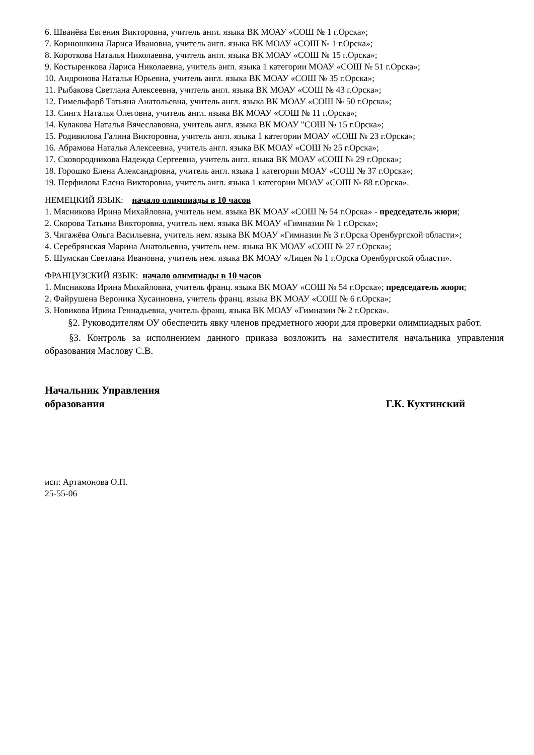6. Шванёва Евгения Викторовна, учитель англ. языка ВК МОАУ «СОШ № 1 г.Орска»;
7. Корнюшкина Лариса Ивановна, учитель англ. языка ВК МОАУ «СОШ № 1 г.Орска»;
8. Короткова Наталья Николаевна, учитель англ. языка ВК МОАУ «СОШ № 15 г.Орска»;
9. Костыренкова Лариса Николаевна, учитель англ. языка 1 категории МОАУ «СОШ № 51 г.Орска»;
10. Андронова Наталья Юрьевна, учитель англ. языка ВК МОАУ «СОШ № 35 г.Орска»;
11. Рыбакова Светлана Алексеевна, учитель англ. языка ВК МОАУ «СОШ № 43 г.Орска»;
12. Гимельфарб Татьяна Анатольевна, учитель англ. языка ВК МОАУ «СОШ № 50 г.Орска»;
13. Сингх Наталья Олеговна, учитель англ. языка ВК МОАУ «СОШ № 11 г.Орска»;
14. Кулакова Наталья Вячеславовна, учитель англ. языка ВК МОАУ "СОШ № 15 г.Орска»;
15. Родивилова Галина Викторовна, учитель англ. языка 1 категории МОАУ «СОШ № 23 г.Орска»;
16. Абрамова Наталья Алексеевна, учитель англ. языка ВК МОАУ «СОШ № 25 г.Орска»;
17. Сковородникова Надежда Сергеевна, учитель англ. языка ВК МОАУ «СОШ № 29 г.Орска»;
18. Горошко Елена Александровна, учитель англ. языка 1 категории МОАУ «СОШ № 37 г.Орска»;
19. Перфилова Елена Викторовна, учитель англ. языка 1 категории МОАУ «СОШ № 88 г.Орска».
НЕМЕЦКИЙ ЯЗЫК: начало олимпиады в 10 часов
1. Мясникова Ирина Михайловна, учитель нем. языка ВК МОАУ «СОШ № 54 г.Орска» - председатель жюри;
2. Скорова Татьяна Викторовна, учитель нем. языка ВК МОАУ «Гимназии № 1 г.Орска»;
3. Чигажёва Ольга Васильевна, учитель нем. языка ВК МОАУ «Гимназии № 3 г.Орска Оренбургской области»;
4. Серебрянская Марина Анатольевна, учитель нем. языка ВК МОАУ «СОШ № 27 г.Орска»;
5. Шумская Светлана Ивановна, учитель нем. языка ВК МОАУ «Лицея № 1 г.Орска Оренбургской области».
ФРАНЦУЗСКИЙ ЯЗЫК: начало олимпиады в 10 часов
1. Мясникова Ирина Михайловна, учитель франц. языка ВК МОАУ «СОШ № 54 г.Орска»; председатель жюри;
2. Файрушена Вероника Хусаиновна, учитель франц. языка ВК МОАУ «СОШ № 6 г.Орска»;
3. Новикова Ирина Геннадьевна, учитель франц. языка ВК МОАУ «Гимназии № 2 г.Орска».
§2. Руководителям ОУ обеспечить явку членов предметного жюри для проверки олимпиадных работ.
§3. Контроль за исполнением данного приказа возложить на заместителя начальника управления образования Маслову С.В.
Начальник Управления
образования
Г.К. Кухтинский
исп: Артамонова О.П.
25-55-06